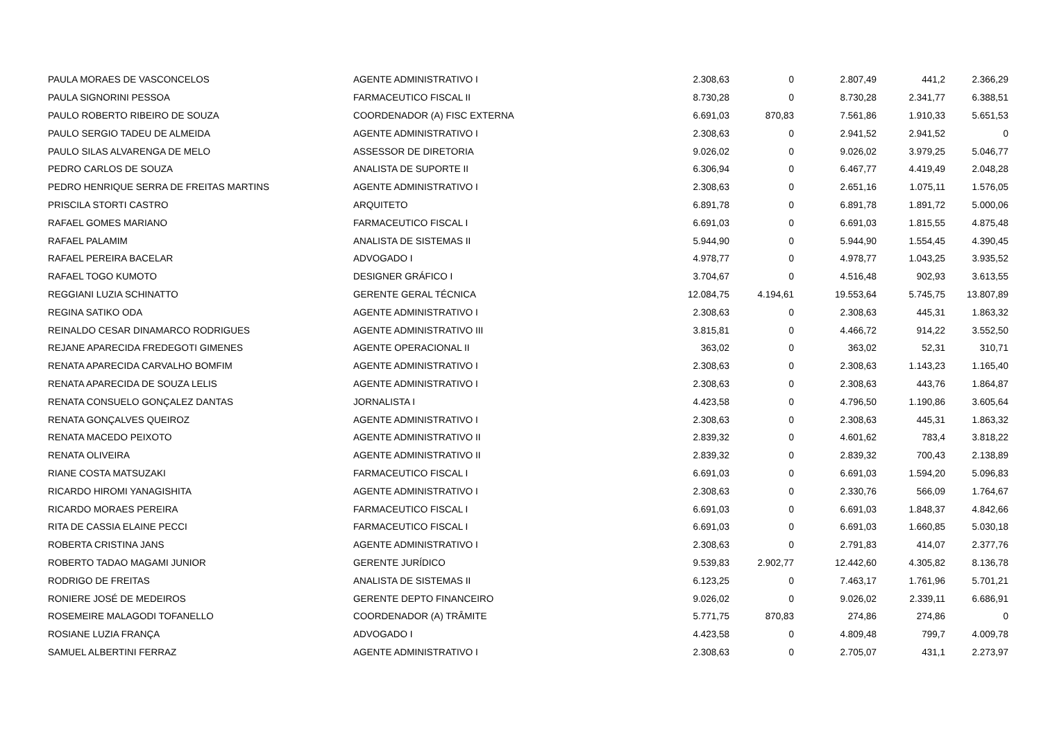| PAULA MORAES DE VASCONCELOS | AGENTE ADMINISTRATIVO I | 2.308,63 | 0 | 2.807,49 | 441,2 | 2.366,29 |
| PAULA SIGNORINI PESSOA | FARMACEUTICO FISCAL II | 8.730,28 | 0 | 8.730,28 | 2.341,77 | 6.388,51 |
| PAULO ROBERTO RIBEIRO DE SOUZA | COORDENADOR (A) FISC EXTERNA | 6.691,03 | 870,83 | 7.561,86 | 1.910,33 | 5.651,53 |
| PAULO SERGIO TADEU DE ALMEIDA | AGENTE ADMINISTRATIVO I | 2.308,63 | 0 | 2.941,52 | 2.941,52 | 0 |
| PAULO SILAS ALVARENGA DE MELO | ASSESSOR DE DIRETORIA | 9.026,02 | 0 | 9.026,02 | 3.979,25 | 5.046,77 |
| PEDRO CARLOS DE SOUZA | ANALISTA DE SUPORTE II | 6.306,94 | 0 | 6.467,77 | 4.419,49 | 2.048,28 |
| PEDRO HENRIQUE SERRA DE FREITAS MARTINS | AGENTE ADMINISTRATIVO I | 2.308,63 | 0 | 2.651,16 | 1.075,11 | 1.576,05 |
| PRISCILA STORTI CASTRO | ARQUITETO | 6.891,78 | 0 | 6.891,78 | 1.891,72 | 5.000,06 |
| RAFAEL GOMES MARIANO | FARMACEUTICO FISCAL I | 6.691,03 | 0 | 6.691,03 | 1.815,55 | 4.875,48 |
| RAFAEL PALAMIM | ANALISTA DE SISTEMAS II | 5.944,90 | 0 | 5.944,90 | 1.554,45 | 4.390,45 |
| RAFAEL PEREIRA BACELAR | ADVOGADO I | 4.978,77 | 0 | 4.978,77 | 1.043,25 | 3.935,52 |
| RAFAEL TOGO KUMOTO | DESIGNER GRÁFICO I | 3.704,67 | 0 | 4.516,48 | 902,93 | 3.613,55 |
| REGGIANI LUZIA SCHINATTO | GERENTE GERAL TÉCNICA | 12.084,75 | 4.194,61 | 19.553,64 | 5.745,75 | 13.807,89 |
| REGINA SATIKO ODA | AGENTE ADMINISTRATIVO I | 2.308,63 | 0 | 2.308,63 | 445,31 | 1.863,32 |
| REINALDO CESAR DINAMARCO RODRIGUES | AGENTE ADMINISTRATIVO III | 3.815,81 | 0 | 4.466,72 | 914,22 | 3.552,50 |
| REJANE APARECIDA FREDEGOTI GIMENES | AGENTE OPERACIONAL II | 363,02 | 0 | 363,02 | 52,31 | 310,71 |
| RENATA APARECIDA CARVALHO BOMFIM | AGENTE ADMINISTRATIVO I | 2.308,63 | 0 | 2.308,63 | 1.143,23 | 1.165,40 |
| RENATA APARECIDA DE SOUZA LELIS | AGENTE ADMINISTRATIVO I | 2.308,63 | 0 | 2.308,63 | 443,76 | 1.864,87 |
| RENATA CONSUELO GONÇALEZ DANTAS | JORNALISTA I | 4.423,58 | 0 | 4.796,50 | 1.190,86 | 3.605,64 |
| RENATA GONÇALVES QUEIROZ | AGENTE ADMINISTRATIVO I | 2.308,63 | 0 | 2.308,63 | 445,31 | 1.863,32 |
| RENATA MACEDO PEIXOTO | AGENTE ADMINISTRATIVO II | 2.839,32 | 0 | 4.601,62 | 783,4 | 3.818,22 |
| RENATA OLIVEIRA | AGENTE ADMINISTRATIVO II | 2.839,32 | 0 | 2.839,32 | 700,43 | 2.138,89 |
| RIANE COSTA MATSUZAKI | FARMACEUTICO FISCAL I | 6.691,03 | 0 | 6.691,03 | 1.594,20 | 5.096,83 |
| RICARDO HIROMI YANAGISHITA | AGENTE ADMINISTRATIVO I | 2.308,63 | 0 | 2.330,76 | 566,09 | 1.764,67 |
| RICARDO MORAES PEREIRA | FARMACEUTICO FISCAL I | 6.691,03 | 0 | 6.691,03 | 1.848,37 | 4.842,66 |
| RITA DE CASSIA ELAINE PECCI | FARMACEUTICO FISCAL I | 6.691,03 | 0 | 6.691,03 | 1.660,85 | 5.030,18 |
| ROBERTA CRISTINA JANS | AGENTE ADMINISTRATIVO I | 2.308,63 | 0 | 2.791,83 | 414,07 | 2.377,76 |
| ROBERTO TADAO MAGAMI JUNIOR | GERENTE JURÍDICO | 9.539,83 | 2.902,77 | 12.442,60 | 4.305,82 | 8.136,78 |
| RODRIGO DE FREITAS | ANALISTA DE SISTEMAS II | 6.123,25 | 0 | 7.463,17 | 1.761,96 | 5.701,21 |
| RONIERE JOSÉ DE MEDEIROS | GERENTE DEPTO FINANCEIRO | 9.026,02 | 0 | 9.026,02 | 2.339,11 | 6.686,91 |
| ROSEMEIRE MALAGODI TOFANELLO | COORDENADOR (A) TRÂMITE | 5.771,75 | 870,83 | 274,86 | 274,86 | 0 |
| ROSIANE LUZIA FRANÇA | ADVOGADO I | 4.423,58 | 0 | 4.809,48 | 799,7 | 4.009,78 |
| SAMUEL ALBERTINI FERRAZ | AGENTE ADMINISTRATIVO I | 2.308,63 | 0 | 2.705,07 | 431,1 | 2.273,97 |